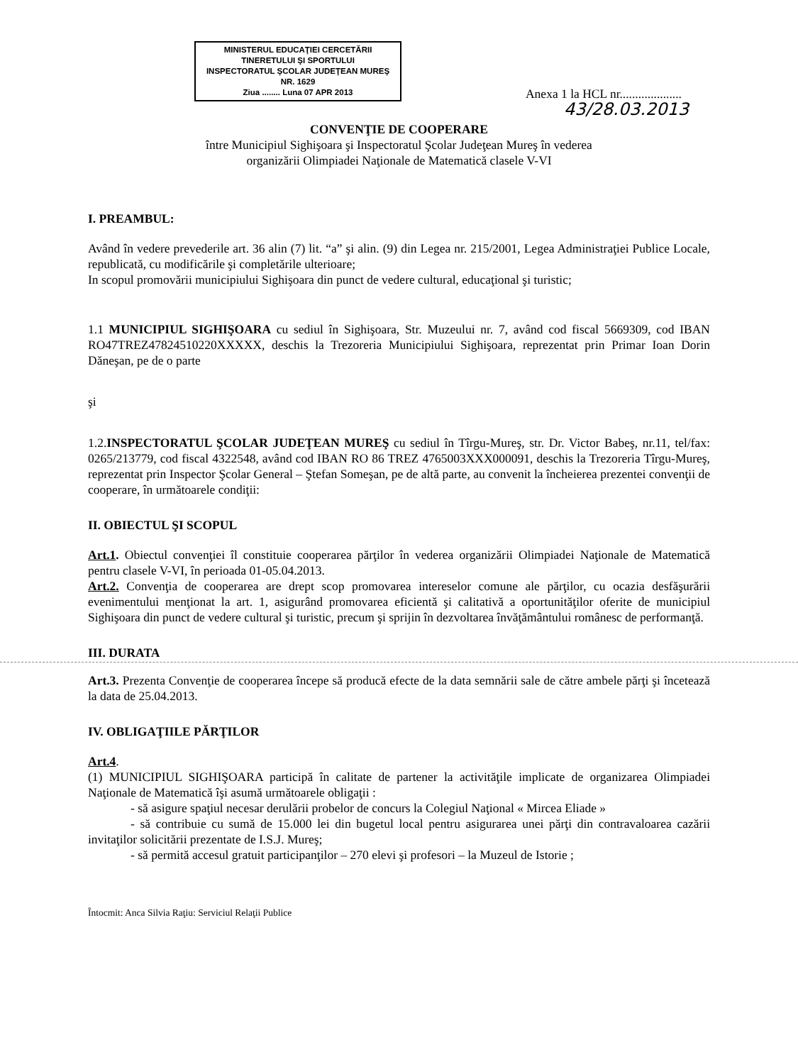MINISTERUL EDUCAŢIEI CERCETĂRII
TINERETULUI ŞI SPORTULUI
INSPECTORATUL ŞCOLAR JUDEŢEAN MUREŞ
NR. 1629
Ziua ........ Luna 07 APR 2013
Anexa 1 la HCL nr....................
43/28.03.2013
CONVENŢIE DE COOPERARE
între Municipiul Sighişoara şi Inspectoratul Şcolar Judeţean Mureş în vederea
organizării Olimpiadei Naţionale de Matematică clasele V-VI
I. PREAMBUL:
Având în vedere prevederile art. 36 alin (7) lit. “a” şi alin. (9) din Legea nr. 215/2001, Legea Administraţiei Publice Locale, republicată, cu modificările şi completările ulterioare;
In scopul promovării municipiului Sighişoara din punct de vedere cultural, educaţional şi turistic;
1.1 MUNICIPIUL SIGHIŞOARA cu sediul în Sighişoara, Str. Muzeului nr. 7, având cod fiscal 5669309, cod IBAN RO47TREZ47824510220XXXXX, deschis la Trezoreria Municipiului Sighişoara, reprezentat prin Primar Ioan Dorin Dăneşan, pe de o parte
şi
1.2.INSPECTORATUL ŞCOLAR JUDEŢEAN MUREŞ cu sediul în Tîrgu-Mureş, str. Dr. Victor Babeş, nr.11, tel/fax: 0265/213779, cod fiscal 4322548, având cod IBAN RO 86 TREZ 4765003XXX000091, deschis la Trezoreria Tîrgu-Mureş, reprezentat prin Inspector Şcolar General – Ştefan Someşan, pe de altă parte, au convenit la încheierea prezentei convenţii de cooperare, în următoarele condiţii:
II. OBIECTUL ŞI SCOPUL
Art.1. Obiectul convenţiei îl constituie cooperarea părţilor în vederea organizării Olimpiadei Naţionale de Matematică pentru clasele V-VI, în perioada 01-05.04.2013.
Art.2. Convenţia de cooperarea are drept scop promovarea intereselor comune ale părţilor, cu ocazia desfăşurării evenimentului menţionat la art. 1, asigurând promovarea eficientă şi calitativă a oportunităţilor oferite de municipiul Sighişoara din punct de vedere cultural şi turistic, precum şi sprijin în dezvoltarea învăţământului românesc de performanţă.
III. DURATA
Art.3. Prezenta Convenţie de cooperarea începe să producă efecte de la data semnării sale de către ambele părţi şi încetează la data de 25.04.2013.
IV. OBLIGAŢIILE PĂRŢILOR
Art.4.
(1) MUNICIPIUL SIGHIŞOARA participă în calitate de partener la activităţile implicate de organizarea Olimpiadei Naţionale de Matematică îşi asumă următoarele obligaţii :
- să asigure spaţiul necesar derulării probelor de concurs la Colegiul Naţional « Mircea Eliade »
- să contribuie cu sumă de 15.000 lei din bugetul local pentru asigurarea unei părţi din contravaloarea cazării invitaţilor solicitării prezentate de I.S.J. Mureş;
- să permită accesul gratuit participanţilor – 270 elevi şi profesori – la Muzeul de Istorie ;
Întocmit: Anca Silvia Raţiu: Serviciul Relaţii Publice